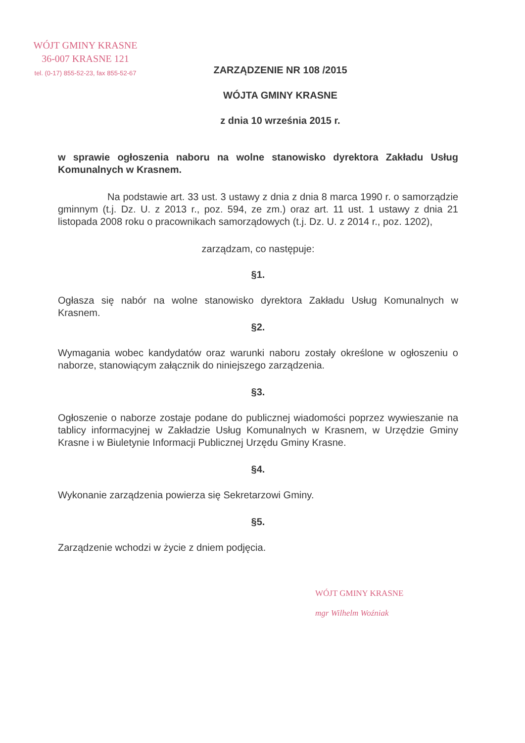WÓJT GMINY KRASNE
36-007 KRASNE 121
tel. (0-17) 855-52-23, fax 855-52-67
ZARZĄDZENIE NR 108 /2015
WÓJTA GMINY KRASNE
z dnia 10 września 2015 r.
w sprawie ogłoszenia naboru na wolne stanowisko dyrektora Zakładu Usług Komunalnych w Krasnem.
Na podstawie art. 33 ust. 3 ustawy z dnia z dnia 8 marca 1990 r. o samorządzie gminnym (t.j. Dz. U. z 2013 r., poz. 594, ze zm.) oraz art. 11 ust. 1 ustawy z dnia 21 listopada 2008 roku o pracownikach samorządowych (t.j. Dz. U. z 2014 r., poz. 1202),
zarządzam, co następuje:
§1.
Ogłasza się nabór na wolne stanowisko dyrektora Zakładu Usług Komunalnych w Krasnem.
§2.
Wymagania wobec kandydatów oraz warunki naboru zostały określone w ogłoszeniu o naborze, stanowiącym załącznik do niniejszego zarządzenia.
§3.
Ogłoszenie o naborze zostaje podane do publicznej wiadomości poprzez wywieszanie na tablicy informacyjnej w Zakładzie Usług Komunalnych w Krasnem, w Urzędzie Gminy Krasne i w Biuletynie Informacji Publicznej Urzędu Gminy Krasne.
§4.
Wykonanie zarządzenia powierza się Sekretarzowi Gminy.
§5.
Zarządzenie wchodzi w życie z dniem podjęcia.
WÓJT GMINY KRASNE
mgr Wilhelm Woźniak